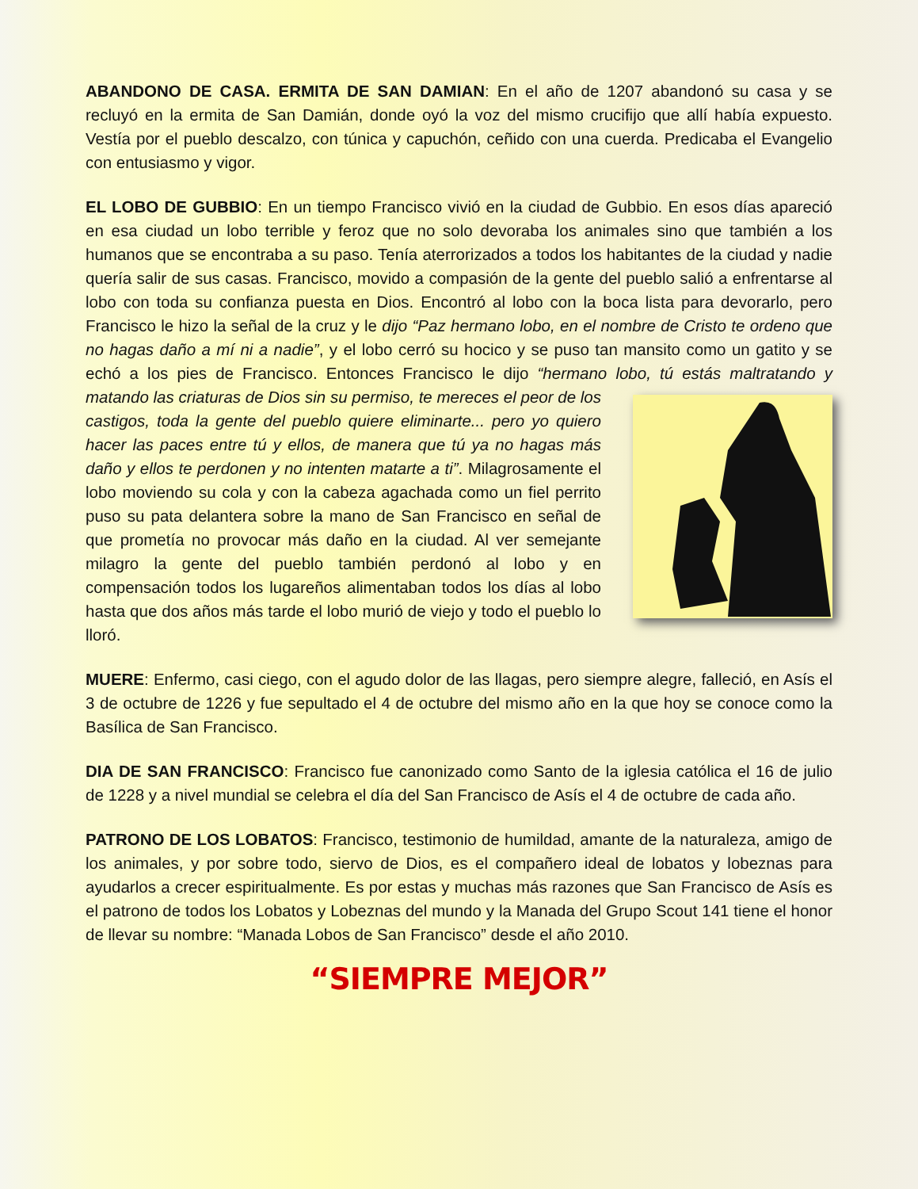ABANDONO DE CASA. ERMITA DE SAN DAMIAN: En el año de 1207 abandonó su casa y se recluyó en la ermita de San Damián, donde oyó la voz del mismo crucifijo que allí había expuesto. Vestía por el pueblo descalzo, con túnica y capuchón, ceñido con una cuerda. Predicaba el Evangelio con entusiasmo y vigor.
EL LOBO DE GUBBIO: En un tiempo Francisco vivió en la ciudad de Gubbio. En esos días apareció en esa ciudad un lobo terrible y feroz que no solo devoraba los animales sino que también a los humanos que se encontraba a su paso. Tenía aterrorizados a todos los habitantes de la ciudad y nadie quería salir de sus casas. Francisco, movido a compasión de la gente del pueblo salió a enfrentarse al lobo con toda su confianza puesta en Dios. Encontró al lobo con la boca lista para devorarlo, pero Francisco le hizo la señal de la cruz y le dijo “Paz hermano lobo, en el nombre de Cristo te ordeno que no hagas daño a mí ni a nadie”, y el lobo cerró su hocico y se puso tan mansito como un gatito y se echó a los pies de Francisco. Entonces Francisco le dijo “hermano lobo, tú estás maltratando y matando las criaturas de Dios sin su permiso, te mereces el peor de los castigos, toda la gente del pueblo quiere eliminarte... pero yo quiero hacer las paces entre tú y ellos, de manera que tú ya no hagas más daño y ellos te perdonen y no intenten matarte a ti”. Milagrosamente el lobo moviendo su cola y con la cabeza agachada como un fiel perrito puso su pata delantera sobre la mano de San Francisco en señal de que prometía no provocar más daño en la ciudad. Al ver semejante milagro la gente del pueblo también perdonó al lobo y en compensación todos los lugareños alimentaban todos los días al lobo hasta que dos años más tarde el lobo murió de viejo y todo el pueblo lo lloró.
MUERE: Enfermo, casi ciego, con el agudo dolor de las llagas, pero siempre alegre, falleció, en Asís el 3 de octubre de 1226 y fue sepultado el 4 de octubre del mismo año en la que hoy se conoce como la Basílica de San Francisco.
DIA DE SAN FRANCISCO: Francisco fue canonizado como Santo de la iglesia católica el 16 de julio de 1228 y a nivel mundial se celebra el día del San Francisco de Asís el 4 de octubre de cada año.
PATRONO DE LOS LOBATOS: Francisco, testimonio de humildad, amante de la naturaleza, amigo de los animales, y por sobre todo, siervo de Dios, es el compañero ideal de lobatos y lobeznas para ayudarlos a crecer espiritualmente. Es por estas y muchas más razones que San Francisco de Asís es el patrono de todos los Lobatos y Lobeznas del mundo y la Manada del Grupo Scout 141 tiene el honor de llevar su nombre: “Manada Lobos de San Francisco” desde el año 2010.
“SIEMPRE MEJOR”